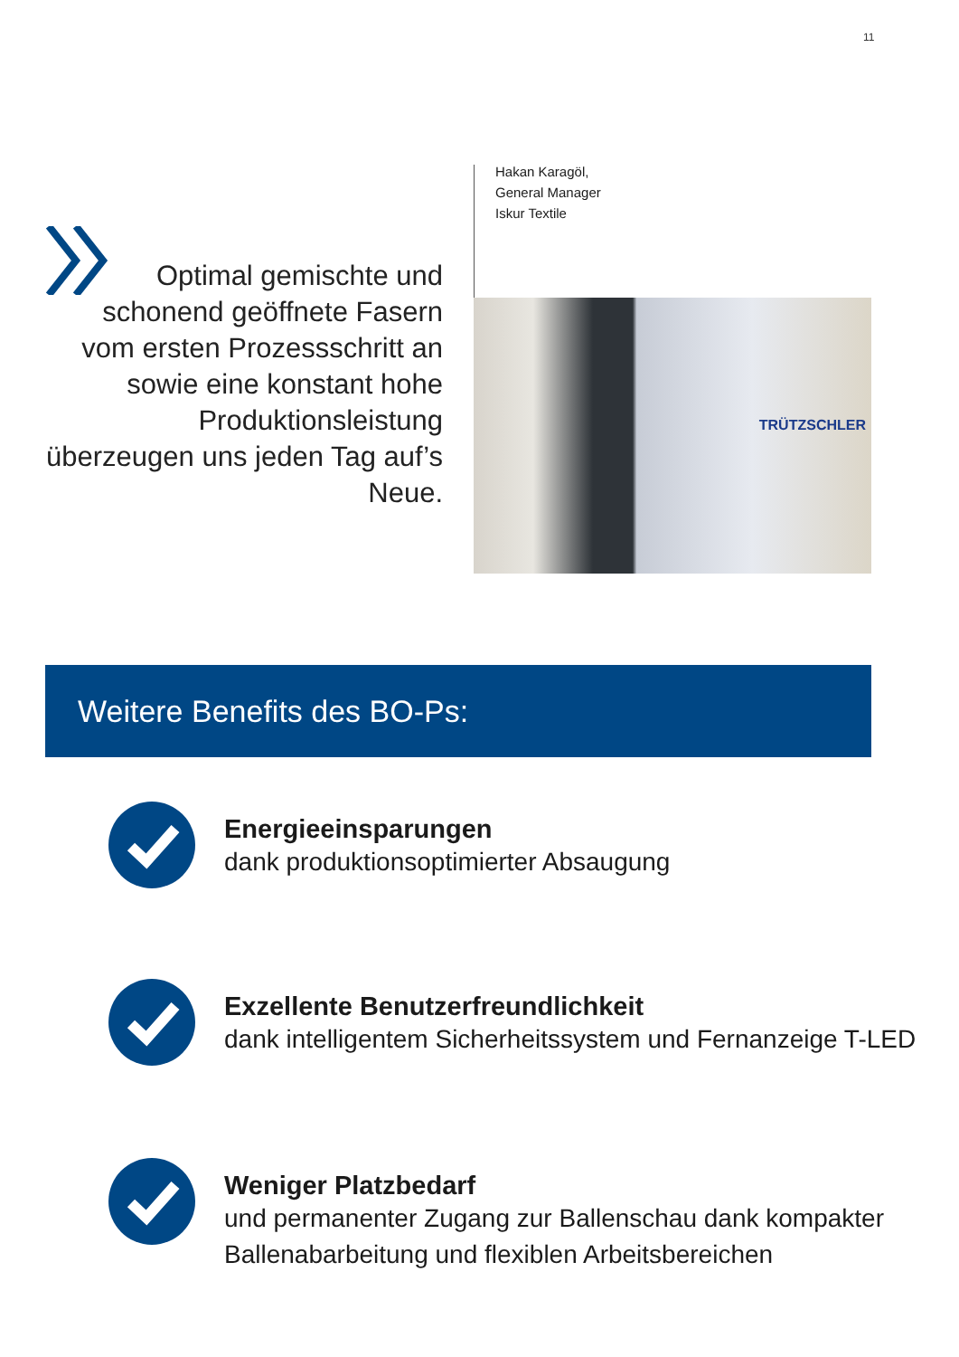11
Optimal gemischte und schonend geöffnete Fasern vom ersten Prozessschritt an sowie eine konstant hohe Produktionsleistung überzeugen uns jeden Tag auf’s Neue.
Hakan Karagöl,
General Manager
Iskur Textile
TRÜTZSCHLER
Weitere Benefits des BO-Ps:
Energieeinsparungen
dank produktionsoptimierter Absaugung
Exzellente Benutzerfreundlichkeit
dank intelligentem Sicherheitssystem und Fernanzeige T-LED
Weniger Platzbedarf
und permanenter Zugang zur Ballenschau dank kompakter
Ballenabarbeitung und flexiblen Arbeitsbereichen